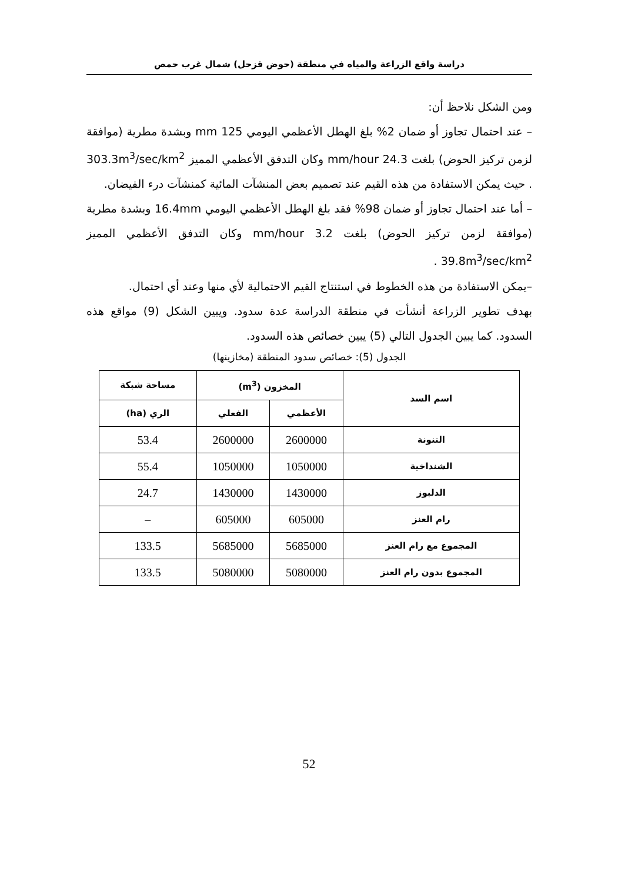دراسة واقع الزراعة والمياه في منطقة (حوض قزحل) شمال غرب حمص
ومن الشكل نلاحظ أن:
– عند احتمال تجاوز أو ضمان 2% بلغ الهطل الأعظمي اليومي 125 mm وبشدة مطرية (موافقة لزمن تركيز الحوض) بلغت 24.3 mm/hour وكان التدفق الأعظمي المميز 303.3m<sup>3</sup>/sec/km<sup>2</sup> . حيث يمكن الاستفادة من هذه القيم عند تصميم بعض المنشآت المائية كمنشآت درء الفيضان.
– أما عند احتمال تجاوز أو ضمان 98% فقد بلغ الهطل الأعظمي اليومي 16.4mm وبشدة مطرية (موافقة لزمن تركيز الحوض) بلغت 3.2 mm/hour وكان التدفق الأعظمي المميز 39.8m<sup>3</sup>/sec/km<sup>2</sup> .
–يمكن الاستفادة من هذه الخطوط في استنتاج القيم الاحتمالية لأي منها وعند أي احتمال.
بهدف تطوير الزراعة أنشأت في منطقة الدراسة عدة سدود. ويبين الشكل (9) مواقع هذه السدود. كما يبين الجدول التالي (5) يبين خصائص هذه السدود.
الجدول (5): خصائص سدود المنطقة (مخازينها)
| اسم السد | المخزون (m<sup>3</sup>) | | مساحة شبكة |
| --- | --- | --- | --- |
| | الأعظمي | الفعلي | الري (ha) |
| التنونة | 2600000 | 2600000 | 53.4 |
| الشنداخية | 1050000 | 1050000 | 55.4 |
| الدلبوز | 1430000 | 1430000 | 24.7 |
| رام العنز | 605000 | 605000 | – |
| المجموع مع رام العنز | 5685000 | 5685000 | 133.5 |
| المجموع بدون رام العنز | 5080000 | 5080000 | 133.5 |
52